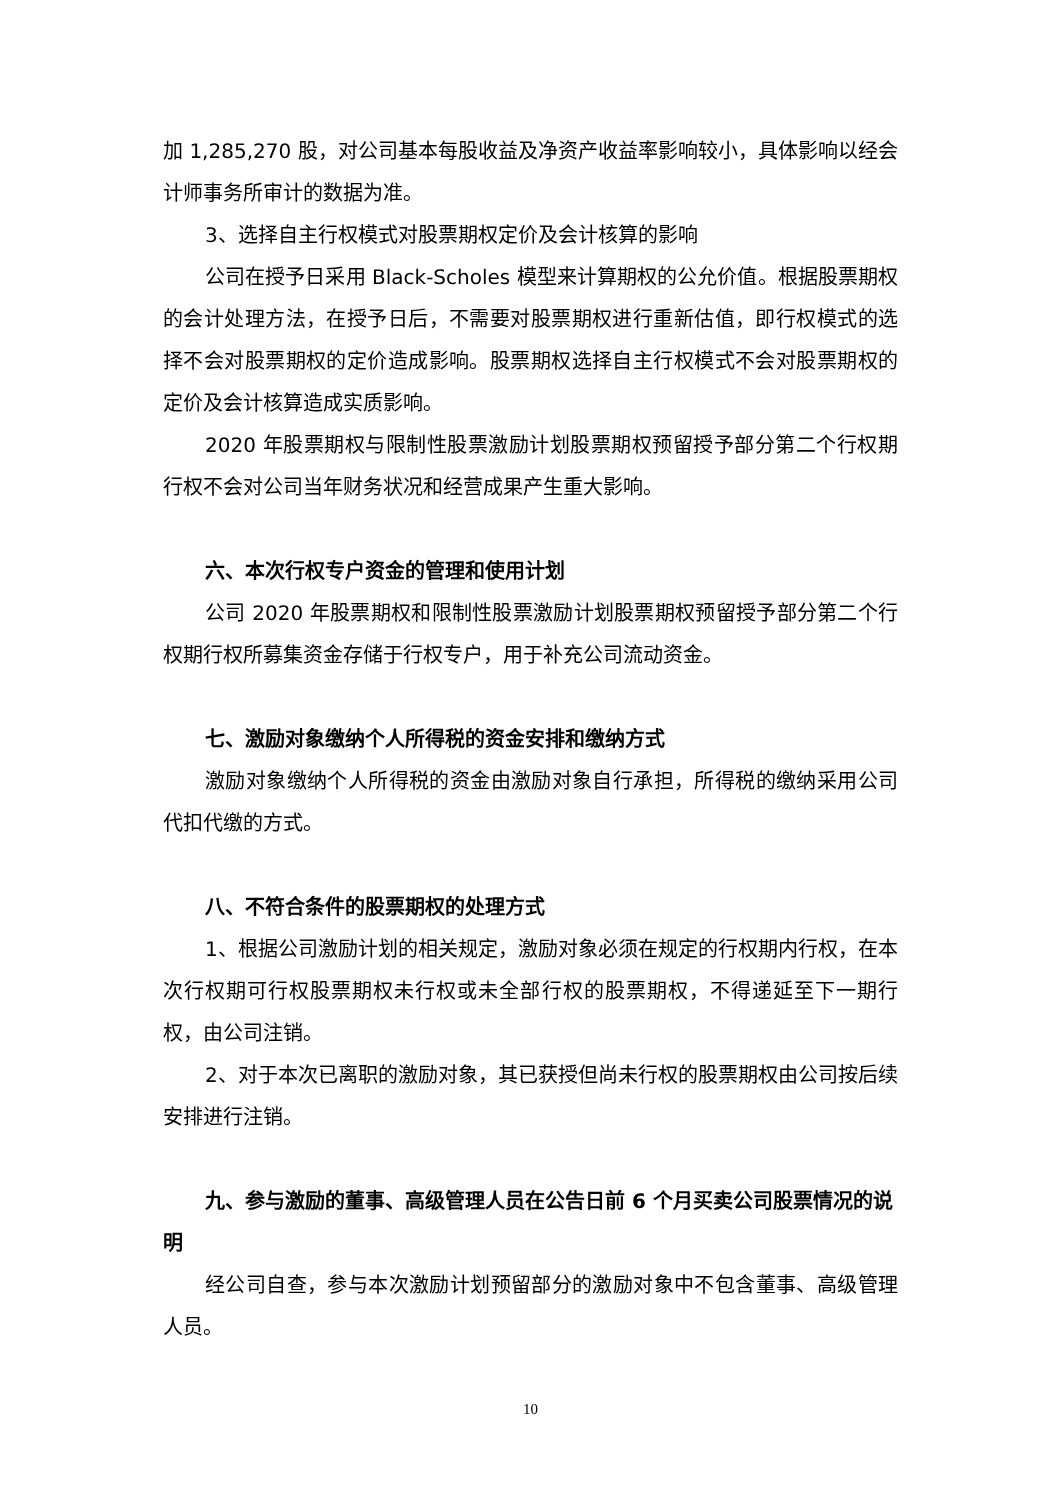加 1,285,270 股，对公司基本每股收益及净资产收益率影响较小，具体影响以经会计师事务所审计的数据为准。
3、选择自主行权模式对股票期权定价及会计核算的影响
公司在授予日采用 Black-Scholes 模型来计算期权的公允价值。根据股票期权的会计处理方法，在授予日后，不需要对股票期权进行重新估值，即行权模式的选择不会对股票期权的定价造成影响。股票期权选择自主行权模式不会对股票期权的定价及会计核算造成实质影响。
2020 年股票期权与限制性股票激励计划股票期权预留授予部分第二个行权期行权不会对公司当年财务状况和经营成果产生重大影响。
六、本次行权专户资金的管理和使用计划
公司 2020 年股票期权和限制性股票激励计划股票期权预留授予部分第二个行权期行权所募集资金存储于行权专户，用于补充公司流动资金。
七、激励对象缴纳个人所得税的资金安排和缴纳方式
激励对象缴纳个人所得税的资金由激励对象自行承担，所得税的缴纳采用公司代扣代缴的方式。
八、不符合条件的股票期权的处理方式
1、根据公司激励计划的相关规定，激励对象必须在规定的行权期内行权，在本次行权期可行权股票期权未行权或未全部行权的股票期权，不得递延至下一期行权，由公司注销。
2、对于本次已离职的激励对象，其已获授但尚未行权的股票期权由公司按后续安排进行注销。
九、参与激励的董事、高级管理人员在公告日前 6 个月买卖公司股票情况的说明
经公司自查，参与本次激励计划预留部分的激励对象中不包含董事、高级管理人员。
10